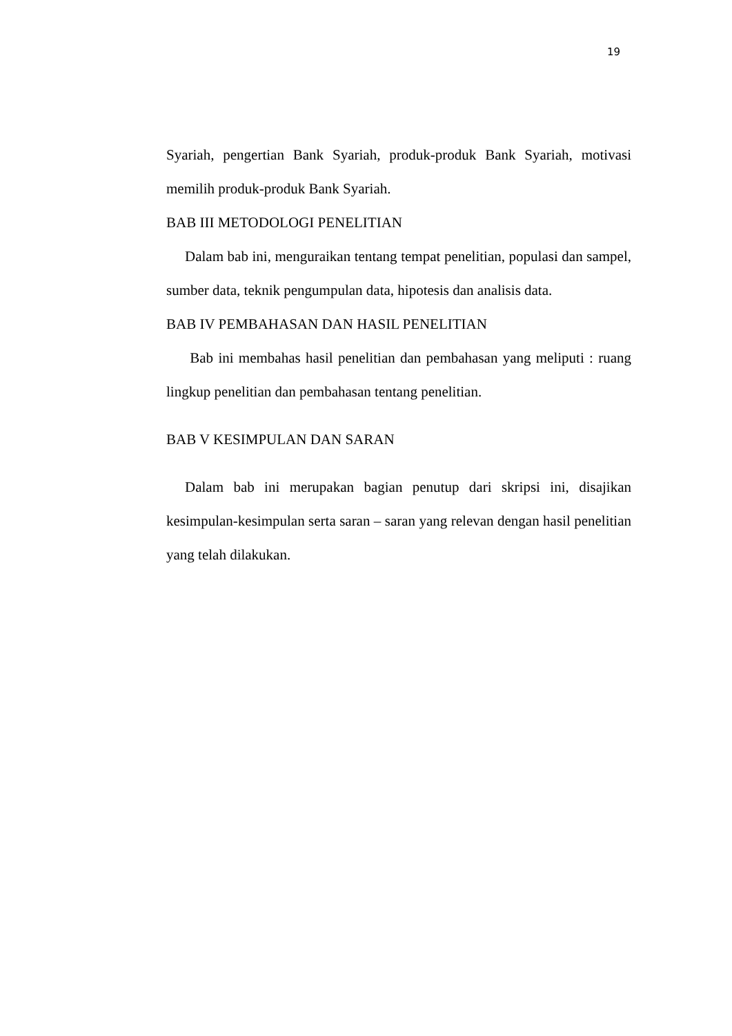19
Syariah, pengertian Bank Syariah, produk-produk Bank Syariah, motivasi memilih produk-produk Bank Syariah.
BAB III METODOLOGI PENELITIAN
Dalam bab ini, menguraikan tentang tempat penelitian, populasi dan sampel, sumber data, teknik pengumpulan data, hipotesis dan analisis data.
BAB IV PEMBAHASAN DAN HASIL PENELITIAN
Bab ini membahas hasil penelitian dan pembahasan yang meliputi : ruang lingkup penelitian dan pembahasan tentang penelitian.
BAB V KESIMPULAN DAN SARAN
Dalam bab ini merupakan bagian penutup dari skripsi ini, disajikan kesimpulan-kesimpulan serta saran – saran yang relevan dengan hasil penelitian yang telah dilakukan.